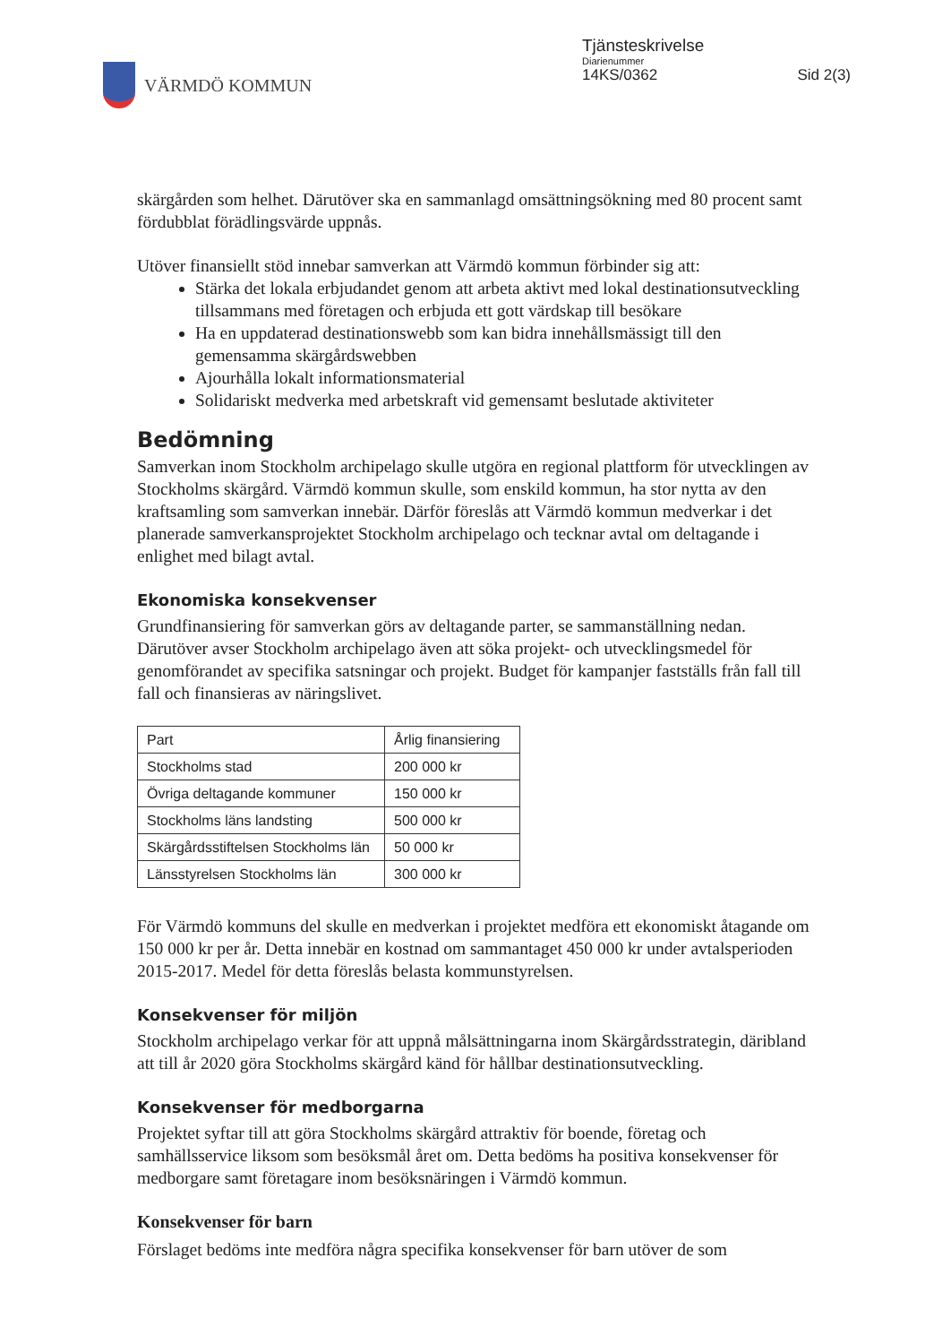VÄRMDÖ KOMMUN Tjänsteskrivelse
Diarienummer
14KS/0362 Sid 2(3)
skärgården som helhet. Därutöver ska en sammanlagd omsättningsökning med 80 procent samt fördubblat förädlingsvärde uppnås.
Utöver finansiellt stöd innebar samverkan att Värmdö kommun förbinder sig att:
Stärka det lokala erbjudandet genom att arbeta aktivt med lokal destinationsutveckling tillsammans med företagen och erbjuda ett gott värdskap till besökare
Ha en uppdaterad destinationswebb som kan bidra innehållsmässigt till den gemensamma skärgårdswebben
Ajourhålla lokalt informationsmaterial
Solidariskt medverka med arbetskraft vid gemensamt beslutade aktiviteter
Bedömning
Samverkan inom Stockholm archipelago skulle utgöra en regional plattform för utvecklingen av Stockholms skärgård. Värmdö kommun skulle, som enskild kommun, ha stor nytta av den kraftsamling som samverkan innebär. Därför föreslås att Värmdö kommun medverkar i det planerade samverkansprojektet Stockholm archipelago och tecknar avtal om deltagande i enlighet med bilagt avtal.
Ekonomiska konsekvenser
Grundfinansiering för samverkan görs av deltagande parter, se sammanställning nedan. Därutöver avser Stockholm archipelago även att söka projekt- och utvecklingsmedel för genomförandet av specifika satsningar och projekt. Budget för kampanjer fastställs från fall till fall och finansieras av näringslivet.
| Part | Årlig finansiering |
| --- | --- |
| Stockholms stad | 200 000 kr |
| Övriga deltagande kommuner | 150 000 kr |
| Stockholms läns landsting | 500 000 kr |
| Skärgårdsstiftelsen Stockholms län | 50 000 kr |
| Länsstyrelsen Stockholms län | 300 000 kr |
För Värmdö kommuns del skulle en medverkan i projektet medföra ett ekonomiskt åtagande om 150 000 kr per år. Detta innebär en kostnad om sammantaget 450 000 kr under avtalsperioden 2015-2017. Medel för detta föreslås belasta kommunstyrelsen.
Konsekvenser för miljön
Stockholm archipelago verkar för att uppnå målsättningarna inom Skärgårdsstrategin, däribland att till år 2020 göra Stockholms skärgård känd för hållbar destinationsutveckling.
Konsekvenser för medborgarna
Projektet syftar till att göra Stockholms skärgård attraktiv för boende, företag och samhällsservice liksom som besöksmål året om. Detta bedöms ha positiva konsekvenser för medborgare samt företagare inom besöksnäringen i Värmdö kommun.
Konsekvenser för barn
Förslaget bedöms inte medföra några specifika konsekvenser för barn utöver de som